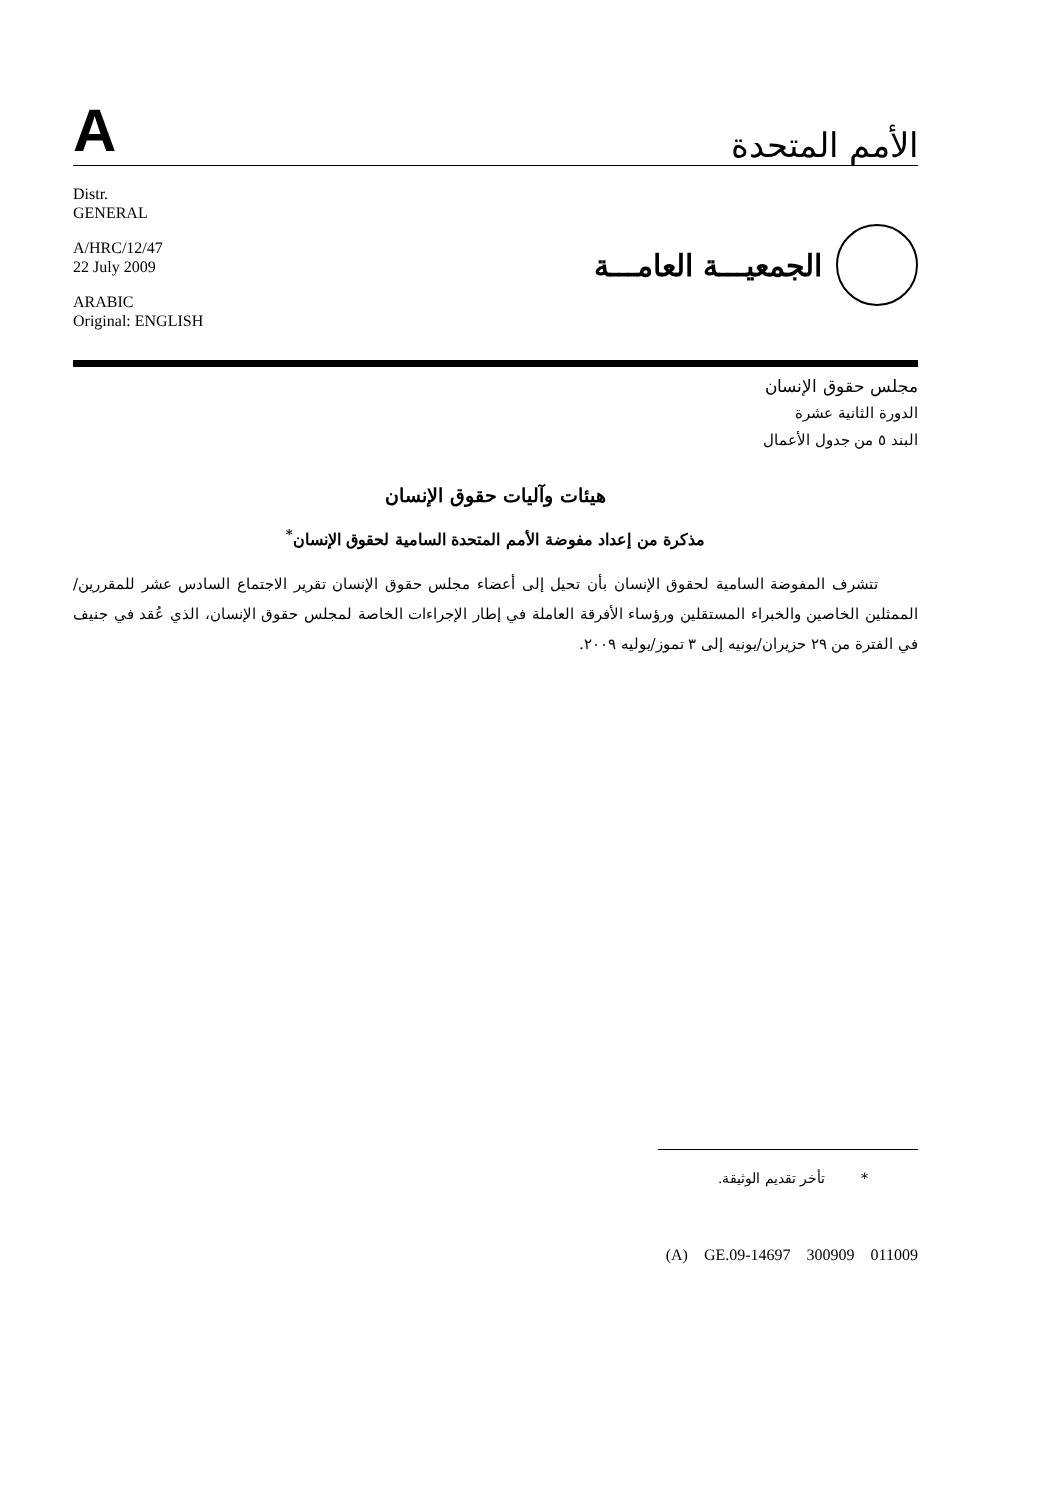A
الأمم المتحدة
Distr.
GENERAL
A/HRC/12/47
22 July 2009
ARABIC
Original: ENGLISH
الجمعيـــة العامـــة
مجلس حقوق الإنسان
الدورة الثانية عشرة
البند ٥ من جدول الأعمال
هيئات وآليات حقوق الإنسان
مذكرة من إعداد مفوضة الأمم المتحدة السامية لحقوق الإنسان<sup>*</sup>
تتشرف المفوضة السامية لحقوق الإنسان بأن تحيل إلى أعضاء مجلس حقوق الإنسان تقرير الاجتماع السادس عشر للمقررين/الممثلين الخاصين والخبراء المستقلين ورؤساء الأفرقة العاملة في إطار الإجراءات الخاصة لمجلس حقوق الإنسان، الذي عُقد في جنيف في الفترة من ٢٩ حزيران/يونيه إلى ٣ تموز/يوليه ٢٠٠٩.
* تأخر تقديم الوثيقة.
(A) GE.09-14697 300909 011009